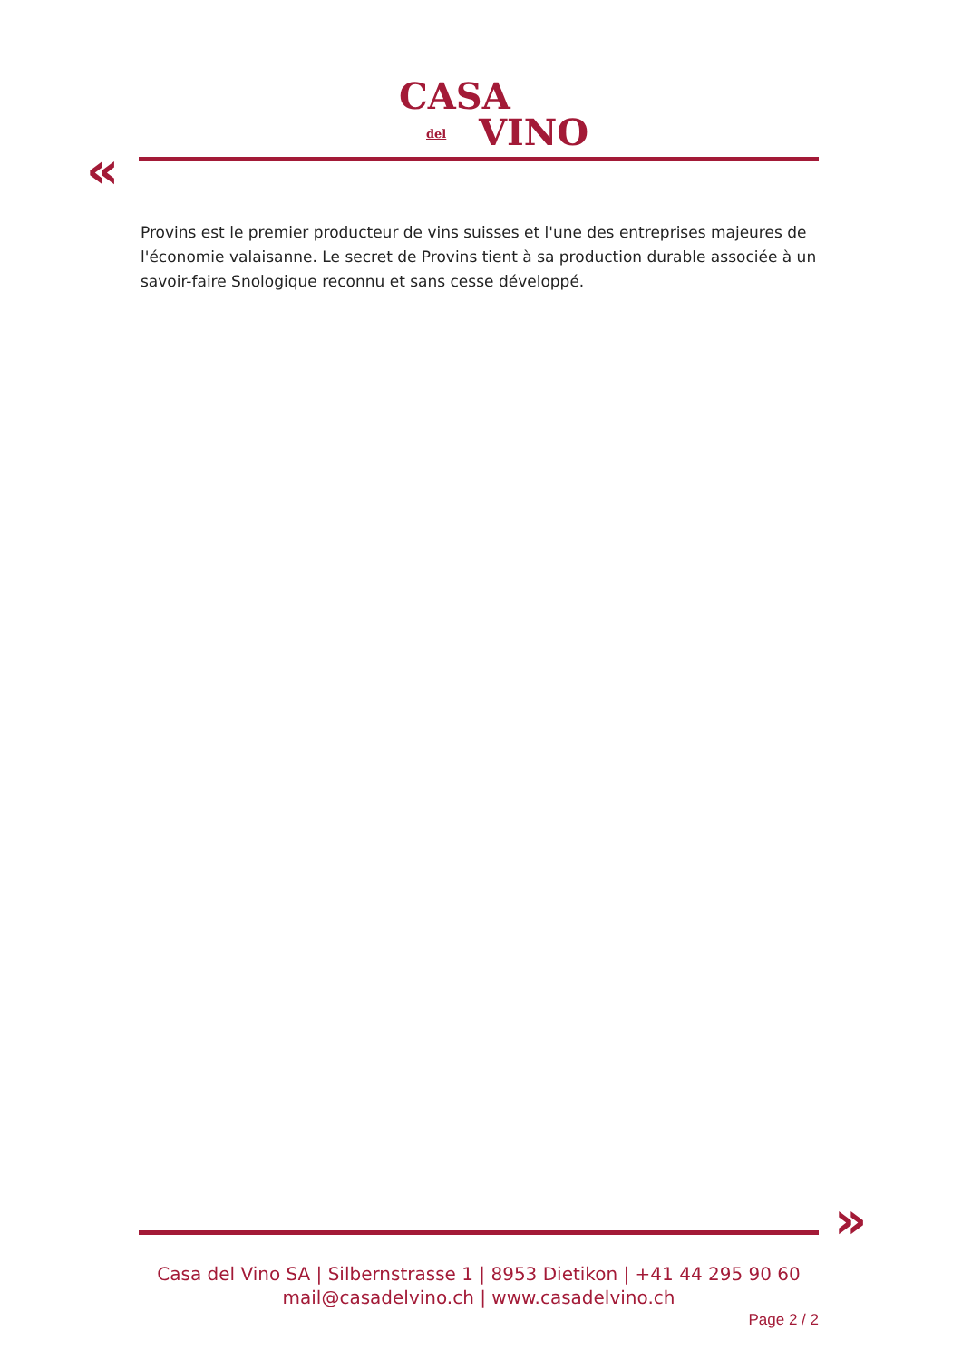CASA
del VINO
«
Provins est le premier producteur de vins suisses et l'une des entreprises majeures de l'économie valaisanne. Le secret de Provins tient à sa production durable associée à un savoir-faire Snologique reconnu et sans cesse développé.
»
Casa del Vino SA | Silbernstrasse 1 | 8953 Dietikon | +41 44 295 90 60
mail@casadelvino.ch | www.casadelvino.ch
Page 2 / 2